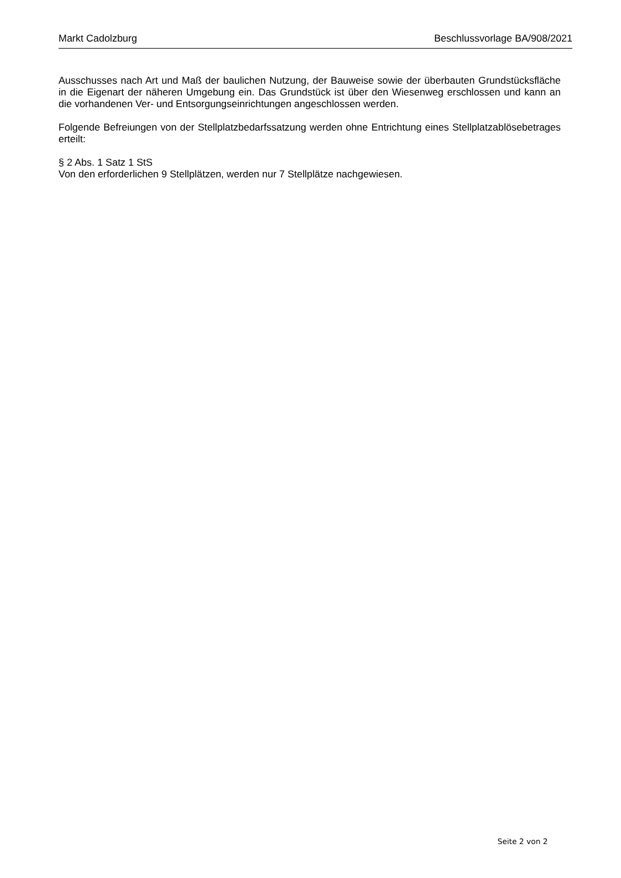Markt Cadolzburg Beschlussvorlage BA/908/2021
Ausschusses nach Art und Maß der baulichen Nutzung, der Bauweise sowie der überbauten Grundstücksfläche in die Eigenart der näheren Umgebung ein. Das Grundstück ist über den Wiesenweg erschlossen und kann an die vorhandenen Ver- und Entsorgungseinrichtungen angeschlossen werden.
Folgende Befreiungen von der Stellplatzbedarfssatzung werden ohne Entrichtung eines Stellplatzablösebetrages erteilt:
§ 2 Abs. 1 Satz 1 StS
Von den erforderlichen 9 Stellplätzen, werden nur 7 Stellplätze nachgewiesen.
Seite 2 von 2